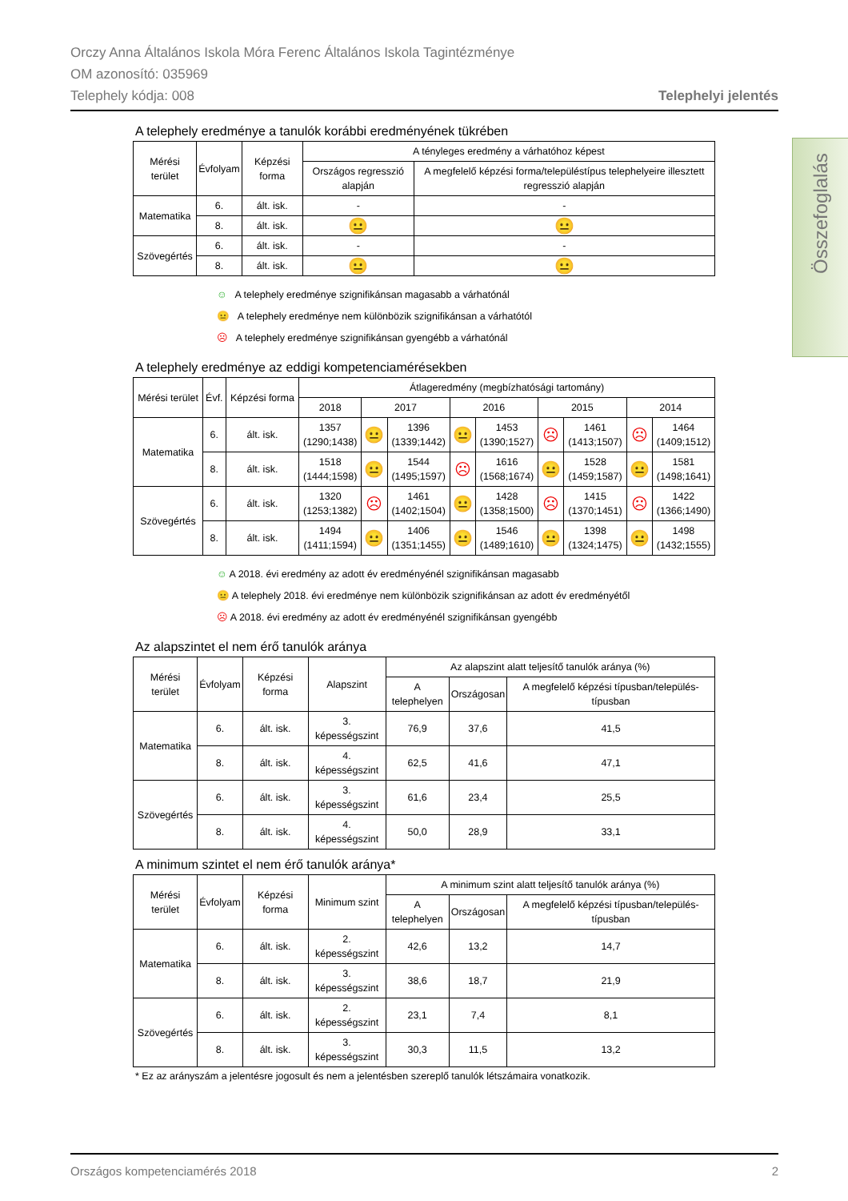Orczy Anna Általános Iskola Móra Ferenc Általános Iskola Tagintézménye
OM azonosító: 035969
Telephely kódja: 008 Telephelyi jelentés
Összefoglalás
A telephely eredménye a tanulók korábbi eredményének tükrében
| Mérési terület | Évfolyam | Képzési forma | A tényleges eredmény a várhatóhoz képest | |
| --- | --- | --- | --- | --- |
| | | | Országos regresszió alapján | A megfelelő képzési forma/településtípus telephelyeire illesztett regresszió alapján |
| Matematika | 6. | ált. isk. | - | - |
| | 8. | ált. isk. | 😐 | 😐 |
| Szövegértés | 6. | ált. isk. | - | - |
| | 8. | ált. isk. | 😐 | 😐 |
☺ A telephely eredménye szignifikánsan magasabb a várhatónál
😐 A telephely eredménye nem különbözik szignifikánsan a várhatótól
☹ A telephely eredménye szignifikánsan gyengébb a várhatónál
A telephely eredménye az eddigi kompetenciamérésekben
| Mérési terület | Évf. | Képzési forma | Átlageredmény (megbízhatósági tartomány) | | | | | | | | |
| --- | --- | --- | --- | --- | --- | --- | --- | --- | --- | --- | --- |
| | | | 2018 | 2017 | | 2016 | | 2015 | | 2014 | |
| Matematika | 6. | ált. isk. | 1357 (1290;1438) | 😐 | 1396 (1339;1442) | 😐 | 1453 (1390;1527) | ☹ | 1461 (1413;1507) | ☹ | 1464 (1409;1512) |
| | 8. | ált. isk. | 1518 (1444;1598) | 😐 | 1544 (1495;1597) | ☹ | 1616 (1568;1674) | 😐 | 1528 (1459;1587) | 😐 | 1581 (1498;1641) |
| Szövegértés | 6. | ált. isk. | 1320 (1253;1382) | ☹ | 1461 (1402;1504) | 😐 | 1428 (1358;1500) | ☹ | 1415 (1370;1451) | ☹ | 1422 (1366;1490) |
| | 8. | ált. isk. | 1494 (1411;1594) | 😐 | 1406 (1351;1455) | 😐 | 1546 (1489;1610) | 😐 | 1398 (1324;1475) | 😐 | 1498 (1432;1555) |
☺ A 2018. évi eredmény az adott év eredményénél szignifikánsan magasabb
😐 A telephely 2018. évi eredménye nem különbözik szignifikánsan az adott év eredményétől
☹ A 2018. évi eredmény az adott év eredményénél szignifikánsan gyengébb
Az alapszintet el nem érő tanulók aránya
| Mérési terület | Évfolyam | Képzési forma | Alapszint | Az alapszint alatt teljesítő tanulók aránya (%) | | |
| --- | --- | --- | --- | --- | --- | --- |
| | | | | A telephelyen | Országosan | A megfelelő képzési típusban/település-típusban |
| Matematika | 6. | ált. isk. | 3. képességszint | 76,9 | 37,6 | 41,5 |
| | 8. | ált. isk. | 4. képességszint | 62,5 | 41,6 | 47,1 |
| Szövegértés | 6. | ált. isk. | 3. képességszint | 61,6 | 23,4 | 25,5 |
| | 8. | ált. isk. | 4. képességszint | 50,0 | 28,9 | 33,1 |
A minimum szintet el nem érő tanulók aránya*
| Mérési terület | Évfolyam | Képzési forma | Minimum szint | A minimum szint alatt teljesítő tanulók aránya (%) | | |
| --- | --- | --- | --- | --- | --- | --- |
| | | | | A telephelyen | Országosan | A megfelelő képzési típusban/település-típusban |
| Matematika | 6. | ált. isk. | 2. képességszint | 42,6 | 13,2 | 14,7 |
| | 8. | ált. isk. | 3. képességszint | 38,6 | 18,7 | 21,9 |
| Szövegértés | 6. | ált. isk. | 2. képességszint | 23,1 | 7,4 | 8,1 |
| | 8. | ált. isk. | 3. képességszint | 30,3 | 11,5 | 13,2 |
* Ez az arányszám a jelentésre jogosult és nem a jelentésben szereplő tanulók létszámaira vonatkozik.
Országos kompetenciamérés 2018 2